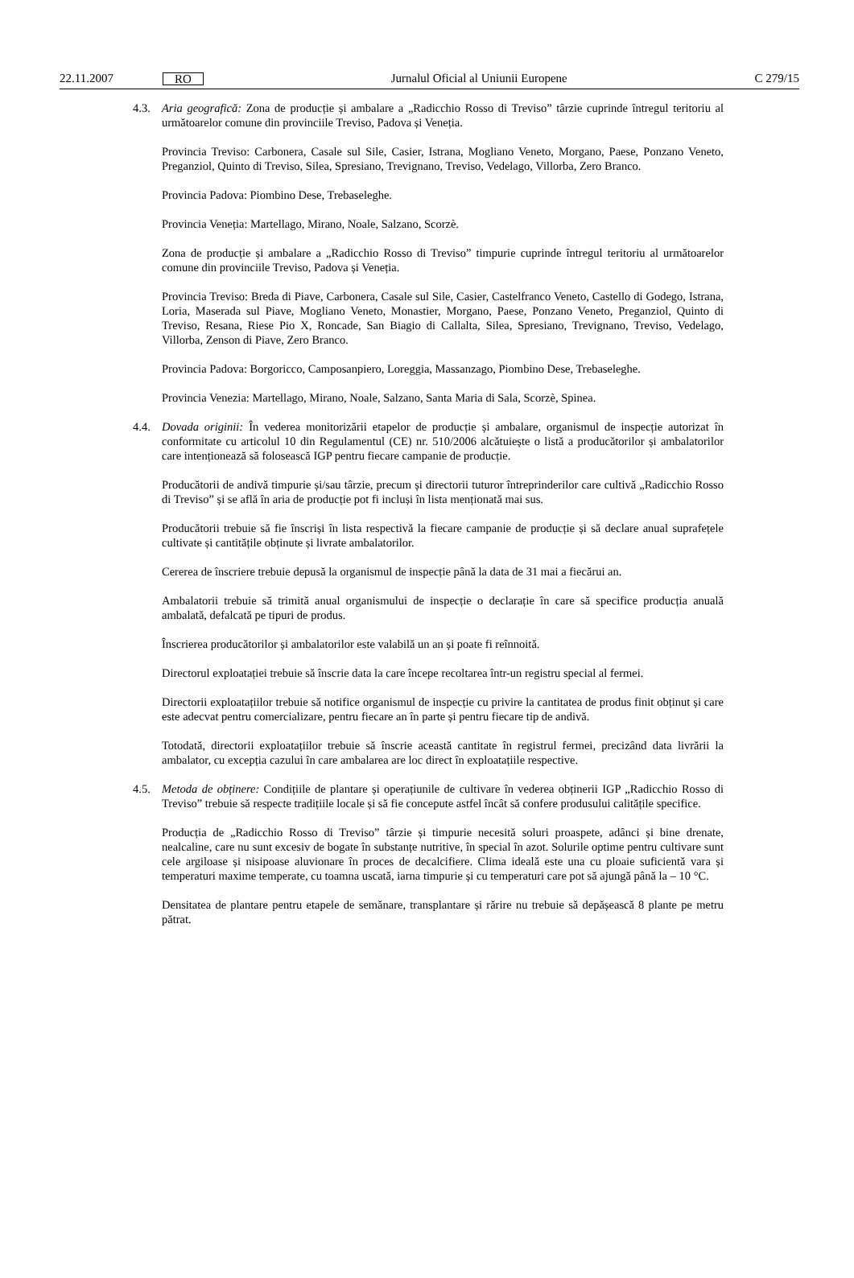22.11.2007 RO Jurnalul Oficial al Uniunii Europene C 279/15
4.3. Aria geografică: Zona de producție și ambalare a „Radicchio Rosso di Treviso” târzie cuprinde întregul teritoriu al următoarelor comune din provinciile Treviso, Padova și Veneția.
Provincia Treviso: Carbonera, Casale sul Sile, Casier, Istrana, Mogliano Veneto, Morgano, Paese, Ponzano Veneto, Preganziol, Quinto di Treviso, Silea, Spresiano, Trevignano, Treviso, Vedelago, Villorba, Zero Branco.
Provincia Padova: Piombino Dese, Trebaseleghe.
Provincia Veneția: Martellago, Mirano, Noale, Salzano, Scorzè.
Zona de producție și ambalare a „Radicchio Rosso di Treviso” timpurie cuprinde întregul teritoriu al următoarelor comune din provinciile Treviso, Padova și Veneția.
Provincia Treviso: Breda di Piave, Carbonera, Casale sul Sile, Casier, Castelfranco Veneto, Castello di Godego, Istrana, Loria, Maserada sul Piave, Mogliano Veneto, Monastier, Morgano, Paese, Ponzano Veneto, Preganziol, Quinto di Treviso, Resana, Riese Pio X, Roncade, San Biagio di Callalta, Silea, Spresiano, Trevignano, Treviso, Vedelago, Villorba, Zenson di Piave, Zero Branco.
Provincia Padova: Borgoricco, Camposanpiero, Loreggia, Massanzago, Piombino Dese, Trebaseleghe.
Provincia Venezia: Martellago, Mirano, Noale, Salzano, Santa Maria di Sala, Scorzè, Spinea.
4.4. Dovada originii: În vederea monitorizării etapelor de producție și ambalare, organismul de inspecție autorizat în conformitate cu articolul 10 din Regulamentul (CE) nr. 510/2006 alcătuiește o listă a producătorilor și ambalatorilor care intenționează să folosească IGP pentru fiecare campanie de producție.
Producătorii de andivă timpurie și/sau târzie, precum și directorii tuturor întreprinderilor care cultivă „Radicchio Rosso di Treviso” și se află în aria de producție pot fi incluși în lista menționată mai sus.
Producătorii trebuie să fie înscriși în lista respectivă la fiecare campanie de producție și să declare anual suprafețele cultivate și cantitățile obținute și livrate ambalatorilor.
Cererea de înscriere trebuie depusă la organismul de inspecție până la data de 31 mai a fiecărui an.
Ambalatorii trebuie să trimită anual organismului de inspecție o declarație în care să specifice producția anuală ambalată, defalcată pe tipuri de produs.
Înscrierea producătorilor și ambalatorilor este valabilă un an și poate fi reînnoită.
Directorul exploatației trebuie să înscrie data la care începe recoltarea într-un registru special al fermei.
Directorii exploatațiilor trebuie să notifice organismul de inspecție cu privire la cantitatea de produs finit obținut și care este adecvat pentru comercializare, pentru fiecare an în parte și pentru fiecare tip de andivă.
Totodată, directorii exploatațiilor trebuie să înscrie această cantitate în registrul fermei, precizând data livrării la ambalator, cu excepția cazului în care ambalarea are loc direct în exploatațiile respective.
4.5. Metoda de obținere: Condițiile de plantare și operațiunile de cultivare în vederea obținerii IGP „Radicchio Rosso di Treviso” trebuie să respecte tradițiile locale și să fie concepute astfel încât să confere produsului calitățile specifice.
Producția de „Radicchio Rosso di Treviso” târzie și timpurie necesită soluri proaspete, adânci și bine drenate, nealcaline, care nu sunt excesiv de bogate în substanțe nutritive, în special în azot. Solurile optime pentru cultivare sunt cele argiloase și nisipoase aluvionare în proces de decalcifiere. Clima ideală este una cu ploaie suficientă vara și temperaturi maxime temperate, cu toamna uscată, iarna timpurie și cu temperaturi care pot să ajungă până la – 10 °C.
Densitatea de plantare pentru etapele de semănare, transplantare și rărire nu trebuie să depășească 8 plante pe metru pătrat.